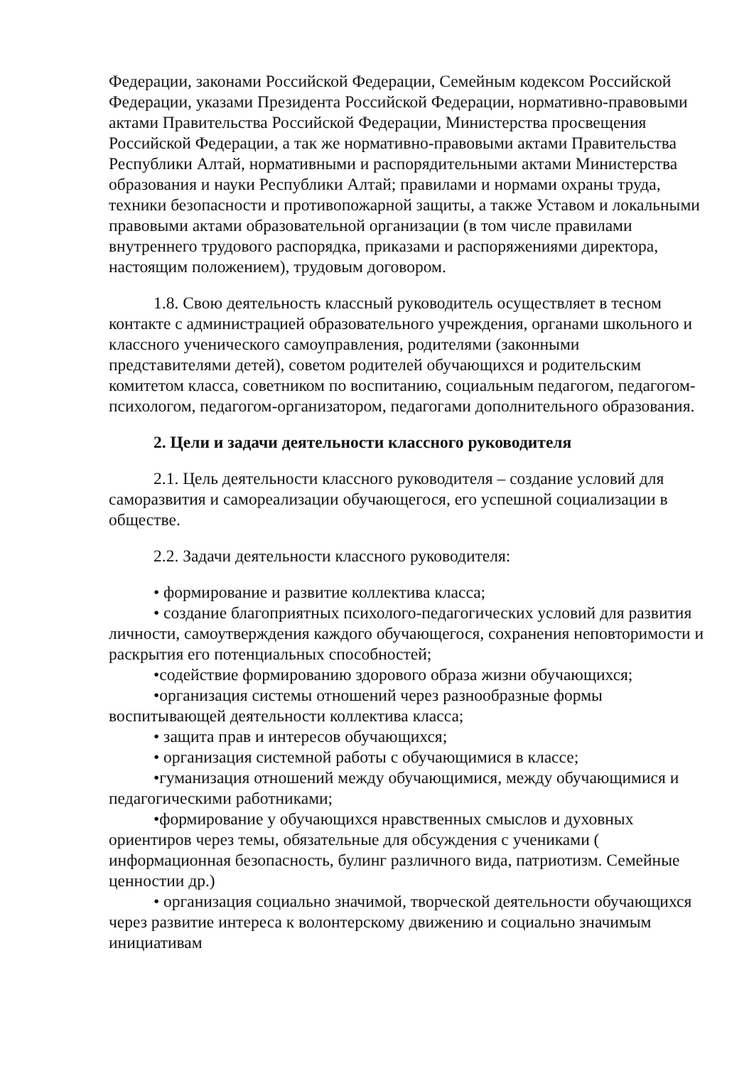Федерации, законами Российской Федерации, Семейным кодексом Российской Федерации, указами Президента Российской Федерации, нормативно-правовыми актами Правительства Российской Федерации, Министерства просвещения Российской Федерации, а так же нормативно-правовыми актами Правительства Республики Алтай, нормативными и распорядительными актами Министерства образования и науки Республики Алтай; правилами и нормами охраны труда, техники безопасности и противопожарной защиты, а также Уставом и локальными правовыми актами образовательной организации (в том числе правилами внутреннего трудового распорядка, приказами и распоряжениями директора, настоящим положением), трудовым договором.
1.8. Свою деятельность классный руководитель осуществляет в тесном контакте с администрацией образовательного учреждения, органами школьного и классного ученического самоуправления, родителями (законными представителями детей), советом родителей обучающихся и родительским комитетом класса, советником по воспитанию, социальным педагогом, педагогом-психологом, педагогом-организатором, педагогами дополнительного образования.
2. Цели и задачи деятельности классного руководителя
2.1. Цель деятельности классного руководителя – создание условий для саморазвития и самореализации обучающегося, его успешной социализации в обществе.
2.2. Задачи деятельности классного руководителя:
• формирование и развитие коллектива класса;
• создание благоприятных психолого-педагогических условий для развития личности, самоутверждения каждого обучающегося, сохранения неповторимости и раскрытия его потенциальных способностей;
•содействие формированию здорового образа жизни обучающихся;
•организация системы отношений через разнообразные формы воспитывающей деятельности коллектива класса;
• защита прав и интересов обучающихся;
• организация системной работы с обучающимися в классе;
•гуманизация отношений между обучающимися, между обучающимися и педагогическими работниками;
•формирование у обучающихся нравственных смыслов и духовных ориентиров через темы, обязательные для обсуждения с учениками ( информационная безопасность, булинг различного вида, патриотизм. Семейные ценностии др.)
• организация социально значимой, творческой деятельности обучающихся через развитие интереса к волонтерскому движению и социально значимым инициативам